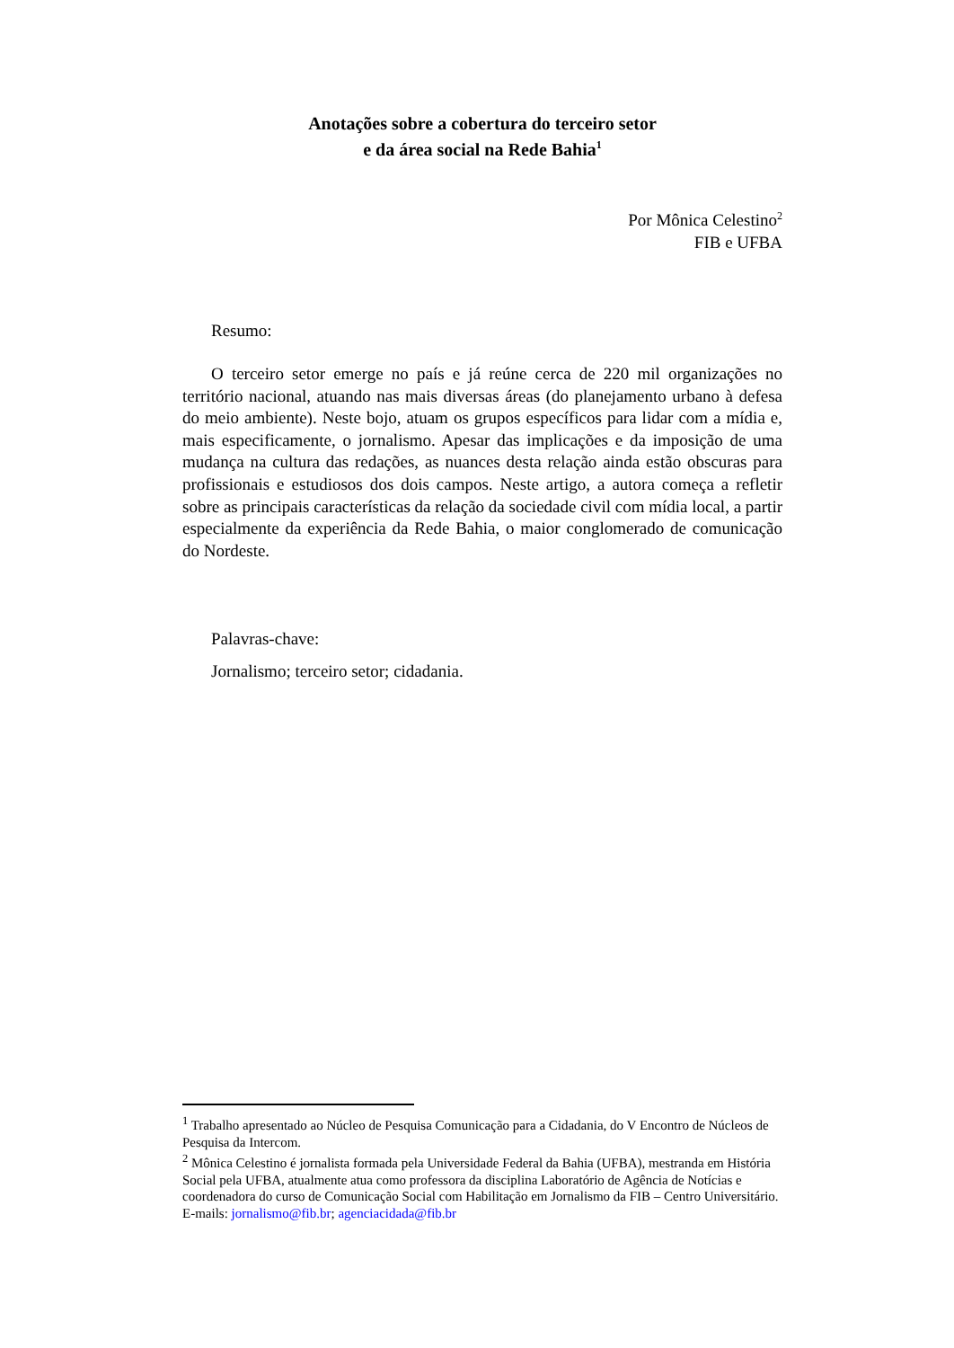Anotações sobre a cobertura do terceiro setor
e da área social na Rede Bahia<sup>1</sup>
Por Mônica Celestino<sup>2</sup>
FIB e UFBA
Resumo:
O terceiro setor emerge no país e já reúne cerca de 220 mil organizações no território nacional, atuando nas mais diversas áreas (do planejamento urbano à defesa do meio ambiente). Neste bojo, atuam os grupos específicos para lidar com a mídia e, mais especificamente, o jornalismo. Apesar das implicações e da imposição de uma mudança na cultura das redações, as nuances desta relação ainda estão obscuras para profissionais e estudiosos dos dois campos. Neste artigo, a autora começa a refletir sobre as principais características da relação da sociedade civil com mídia local, a partir especialmente da experiência da Rede Bahia, o maior conglomerado de comunicação do Nordeste.
Palavras-chave:
Jornalismo; terceiro setor; cidadania.
<sup>1</sup> Trabalho apresentado ao Núcleo de Pesquisa Comunicação para a Cidadania, do V Encontro de Núcleos de Pesquisa da Intercom.
<sup>2</sup> Mônica Celestino é jornalista formada pela Universidade Federal da Bahia (UFBA), mestranda em História Social pela UFBA, atualmente atua como professora da disciplina Laboratório de Agência de Notícias e coordenadora do curso de Comunicação Social com Habilitação em Jornalismo da FIB – Centro Universitário. E-mails: jornalismo@fib.br; agenciacidada@fib.br